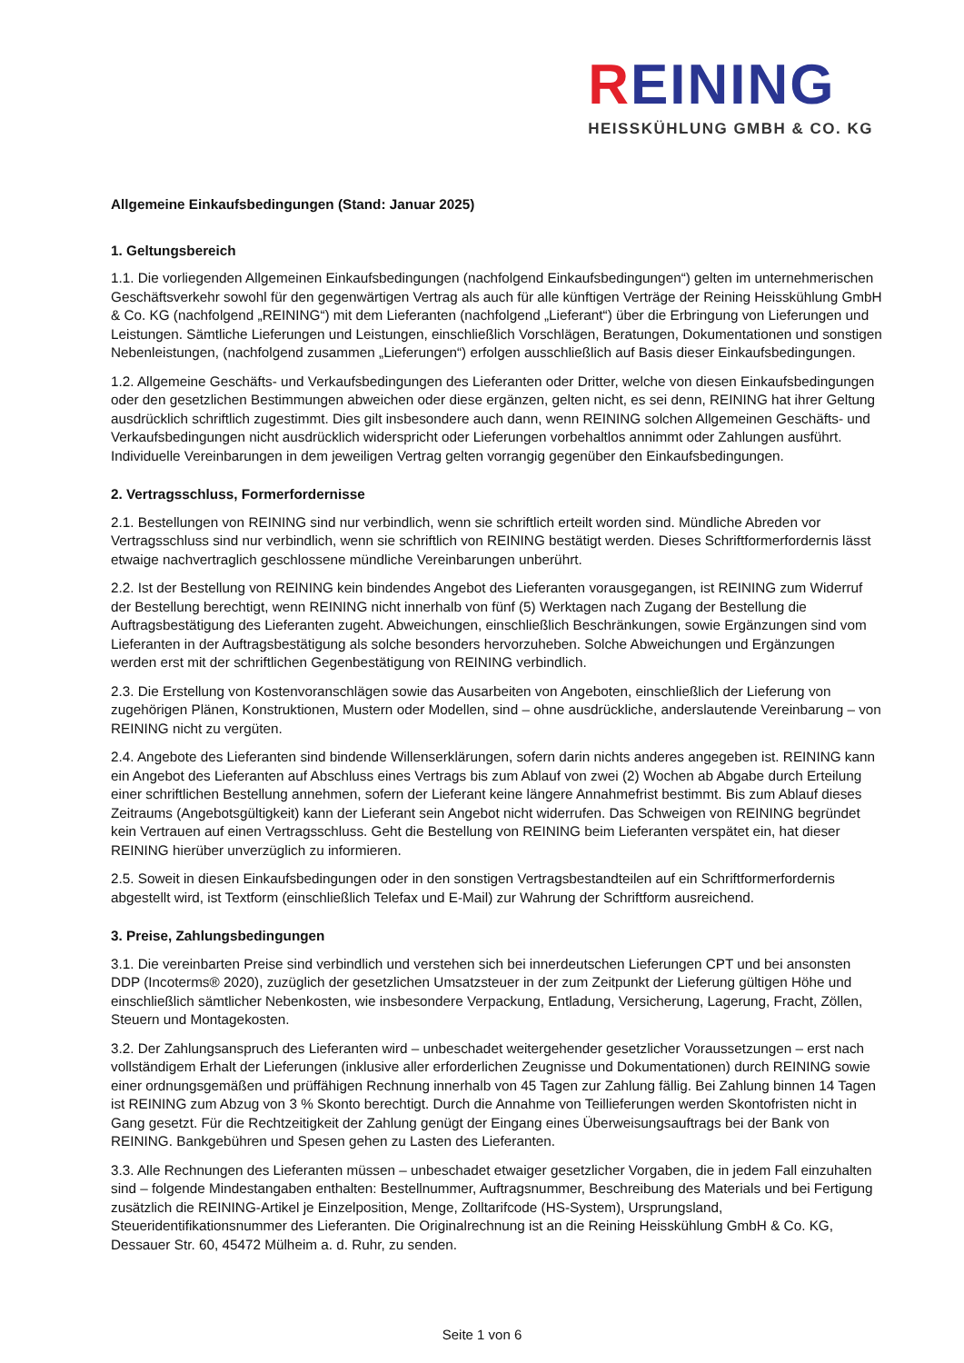REINING
HEISSKÜHLUNG GMBH & CO. KG
Allgemeine Einkaufsbedingungen (Stand: Januar 2025)
1. Geltungsbereich
1.1. Die vorliegenden Allgemeinen Einkaufsbedingungen (nachfolgend Einkaufsbedingungen“) gelten im unternehmerischen Geschäftsverkehr sowohl für den gegenwärtigen Vertrag als auch für alle künftigen Verträge der Reining Heisskühlung GmbH & Co. KG (nachfolgend „REINING“) mit dem Lieferanten (nachfolgend „Lieferant“) über die Erbringung von Lieferungen und Leistungen. Sämtliche Lieferungen und Leistungen, einschließlich Vorschlägen, Beratungen, Dokumentationen und sonstigen Nebenleistungen, (nachfolgend zusammen „Lieferungen“) erfolgen ausschließlich auf Basis dieser Einkaufsbedingungen.
1.2. Allgemeine Geschäfts- und Verkaufsbedingungen des Lieferanten oder Dritter, welche von diesen Einkaufsbedingungen oder den gesetzlichen Bestimmungen abweichen oder diese ergänzen, gelten nicht, es sei denn, REINING hat ihrer Geltung ausdrücklich schriftlich zugestimmt. Dies gilt insbesondere auch dann, wenn REINING solchen Allgemeinen Geschäfts- und Verkaufsbedingungen nicht ausdrücklich widerspricht oder Lieferungen vorbehaltlos annimmt oder Zahlungen ausführt. Individuelle Vereinbarungen in dem jeweiligen Vertrag gelten vorrangig gegenüber den Einkaufsbedingungen.
2. Vertragsschluss, Formerfordernisse
2.1. Bestellungen von REINING sind nur verbindlich, wenn sie schriftlich erteilt worden sind. Mündliche Abreden vor Vertragsschluss sind nur verbindlich, wenn sie schriftlich von REINING bestätigt werden. Dieses Schriftformerfordernis lässt etwaige nachvertraglich geschlossene mündliche Vereinbarungen unberührt.
2.2. Ist der Bestellung von REINING kein bindendes Angebot des Lieferanten vorausgegangen, ist REINING zum Widerruf der Bestellung berechtigt, wenn REINING nicht innerhalb von fünf (5) Werktagen nach Zugang der Bestellung die Auftragsbestätigung des Lieferanten zugeht. Abweichungen, einschließlich Beschränkungen, sowie Ergänzungen sind vom Lieferanten in der Auftragsbestätigung als solche besonders hervorzuheben. Solche Abweichungen und Ergänzungen werden erst mit der schriftlichen Gegenbestätigung von REINING verbindlich.
2.3. Die Erstellung von Kostenvoranschlägen sowie das Ausarbeiten von Angeboten, einschließlich der Lieferung von zugehörigen Plänen, Konstruktionen, Mustern oder Modellen, sind – ohne ausdrückliche, anderslautende Vereinbarung – von REINING nicht zu vergüten.
2.4. Angebote des Lieferanten sind bindende Willenserklärungen, sofern darin nichts anderes angegeben ist. REINING kann ein Angebot des Lieferanten auf Abschluss eines Vertrags bis zum Ablauf von zwei (2) Wochen ab Abgabe durch Erteilung einer schriftlichen Bestellung annehmen, sofern der Lieferant keine längere Annahmefrist bestimmt. Bis zum Ablauf dieses Zeitraums (Angebotsgültigkeit) kann der Lieferant sein Angebot nicht widerrufen. Das Schweigen von REINING begründet kein Vertrauen auf einen Vertragsschluss. Geht die Bestellung von REINING beim Lieferanten verspätet ein, hat dieser REINING hierüber unverzüglich zu informieren.
2.5. Soweit in diesen Einkaufsbedingungen oder in den sonstigen Vertragsbestandteilen auf ein Schriftformerfordernis abgestellt wird, ist Textform (einschließlich Telefax und E-Mail) zur Wahrung der Schriftform ausreichend.
3. Preise, Zahlungsbedingungen
3.1. Die vereinbarten Preise sind verbindlich und verstehen sich bei innerdeutschen Lieferungen CPT und bei ansonsten DDP (Incoterms® 2020), zuzüglich der gesetzlichen Umsatzsteuer in der zum Zeitpunkt der Lieferung gültigen Höhe und einschließlich sämtlicher Nebenkosten, wie insbesondere Verpackung, Entladung, Versicherung, Lagerung, Fracht, Zöllen, Steuern und Montagekosten.
3.2. Der Zahlungsanspruch des Lieferanten wird – unbeschadet weitergehender gesetzlicher Voraussetzungen – erst nach vollständigem Erhalt der Lieferungen (inklusive aller erforderlichen Zeugnisse und Dokumentationen) durch REINING sowie einer ordnungsgemäßen und prüffähigen Rechnung innerhalb von 45 Tagen zur Zahlung fällig. Bei Zahlung binnen 14 Tagen ist REINING zum Abzug von 3 % Skonto berechtigt. Durch die Annahme von Teillieferungen werden Skontofristen nicht in Gang gesetzt. Für die Rechtzeitigkeit der Zahlung genügt der Eingang eines Überweisungsauftrags bei der Bank von REINING. Bankgebühren und Spesen gehen zu Lasten des Lieferanten.
3.3. Alle Rechnungen des Lieferanten müssen – unbeschadet etwaiger gesetzlicher Vorgaben, die in jedem Fall einzuhalten sind – folgende Mindestangaben enthalten: Bestellnummer, Auftragsnummer, Beschreibung des Materials und bei Fertigung zusätzlich die REINING-Artikel je Einzelposition, Menge, Zolltarifcode (HS-System), Ursprungsland, Steueridentifikationsnummer des Lieferanten. Die Originalrechnung ist an die Reining Heisskühlung GmbH & Co. KG, Dessauer Str. 60, 45472 Mülheim a. d. Ruhr, zu senden.
Seite 1 von 6